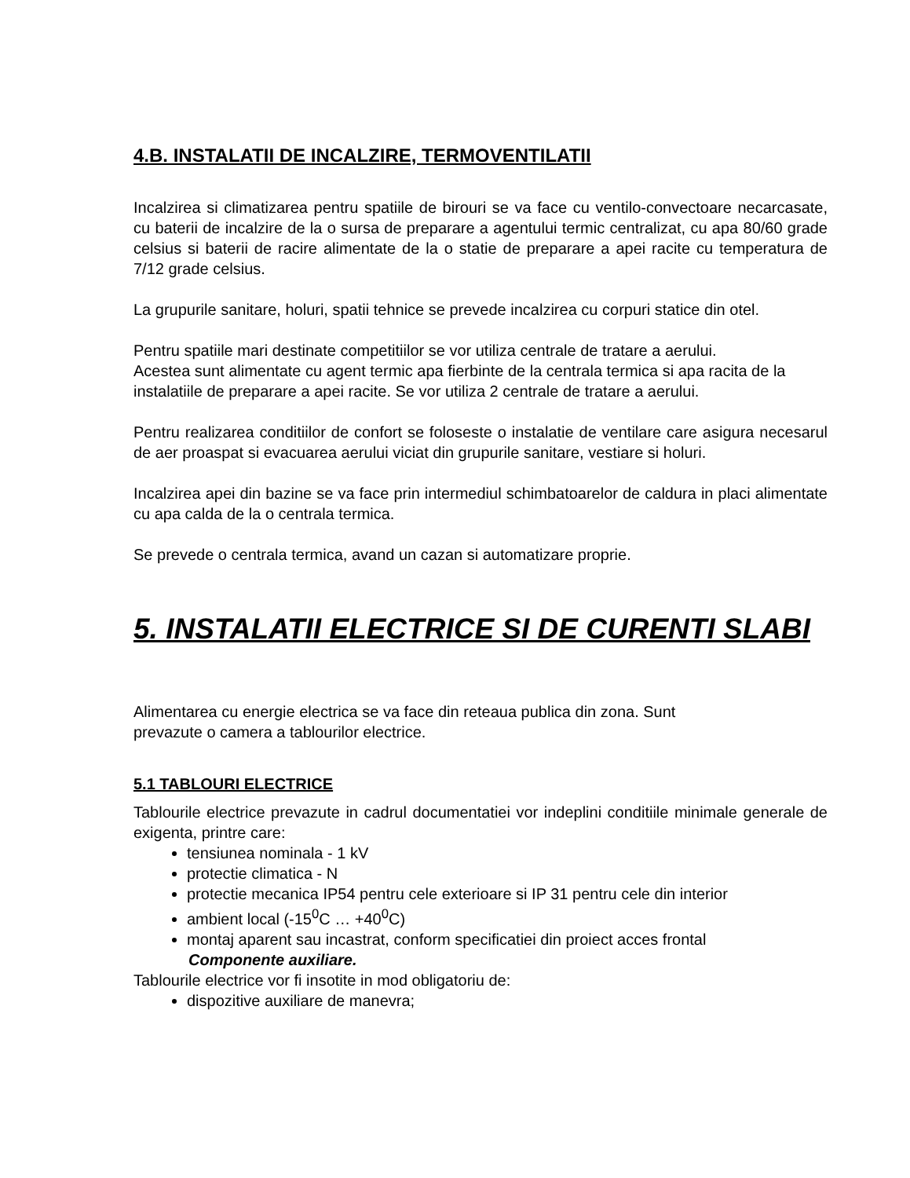4.B. INSTALATII DE INCALZIRE, TERMOVENTILATII
Incalzirea si climatizarea pentru spatiile de birouri se va face cu ventilo-convectoare necarcasate, cu baterii de incalzire de la o sursa de preparare a agentului termic centralizat, cu apa 80/60 grade celsius si baterii de racire alimentate de la o statie de preparare a apei racite cu temperatura de 7/12 grade celsius.
La grupurile sanitare, holuri, spatii tehnice se prevede incalzirea cu corpuri statice din otel.
Pentru spatiile mari destinate competitiilor se vor utiliza centrale de tratare a aerului.
Acestea sunt alimentate cu agent termic apa fierbinte de la centrala termica si apa racita de la instalatiile de preparare a apei racite. Se vor utiliza 2 centrale de tratare a aerului.
Pentru realizarea conditiilor de confort se foloseste o instalatie de ventilare care asigura necesarul de aer proaspat si evacuarea aerului viciat din grupurile sanitare, vestiare si holuri.
Incalzirea apei din bazine se va face prin intermediul schimbatoarelor de caldura in placi alimentate cu apa calda de la o centrala termica.
Se prevede o centrala termica, avand un cazan si automatizare proprie.
5. INSTALATII ELECTRICE SI DE CURENTI SLABI
Alimentarea cu energie electrica se va face din reteaua publica din zona. Sunt
prevazute o camera a tablourilor electrice.
5.1 TABLOURI ELECTRICE
Tablourile electrice prevazute in cadrul documentatiei vor indeplini conditiile minimale generale de exigenta, printre care:
tensiunea nominala - 1 kV
protectie climatica - N
protectie mecanica IP54 pentru cele exterioare si IP 31 pentru cele din interior
ambient local (-15<sup>0</sup>C … +40<sup>0</sup>C)
montaj aparent sau incastrat, conform specificatiei din proiect acces frontal
Componente auxiliare.
Tablourile electrice vor fi insotite in mod obligatoriu de:
dispozitive auxiliare de manevra;